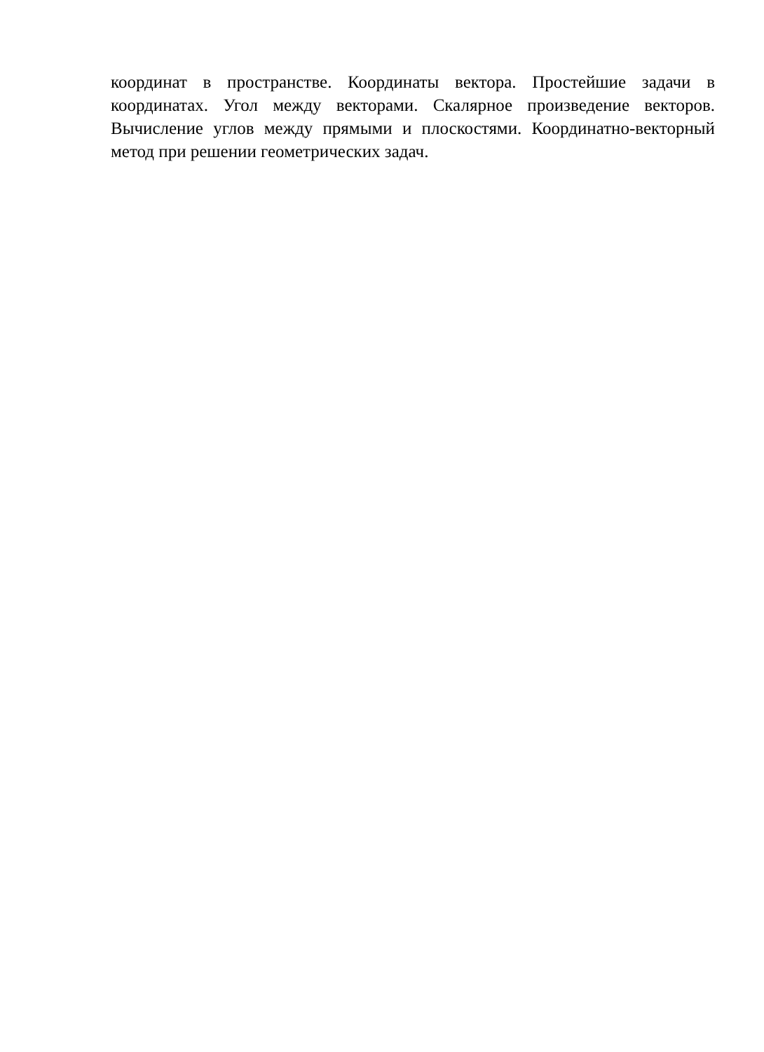координат в пространстве. Координаты вектора. Простейшие задачи в координатах. Угол между векторами. Скалярное произведение векторов. Вычисление углов между прямыми и плоскостями. Координатно-векторный метод при решении геометрических задач.